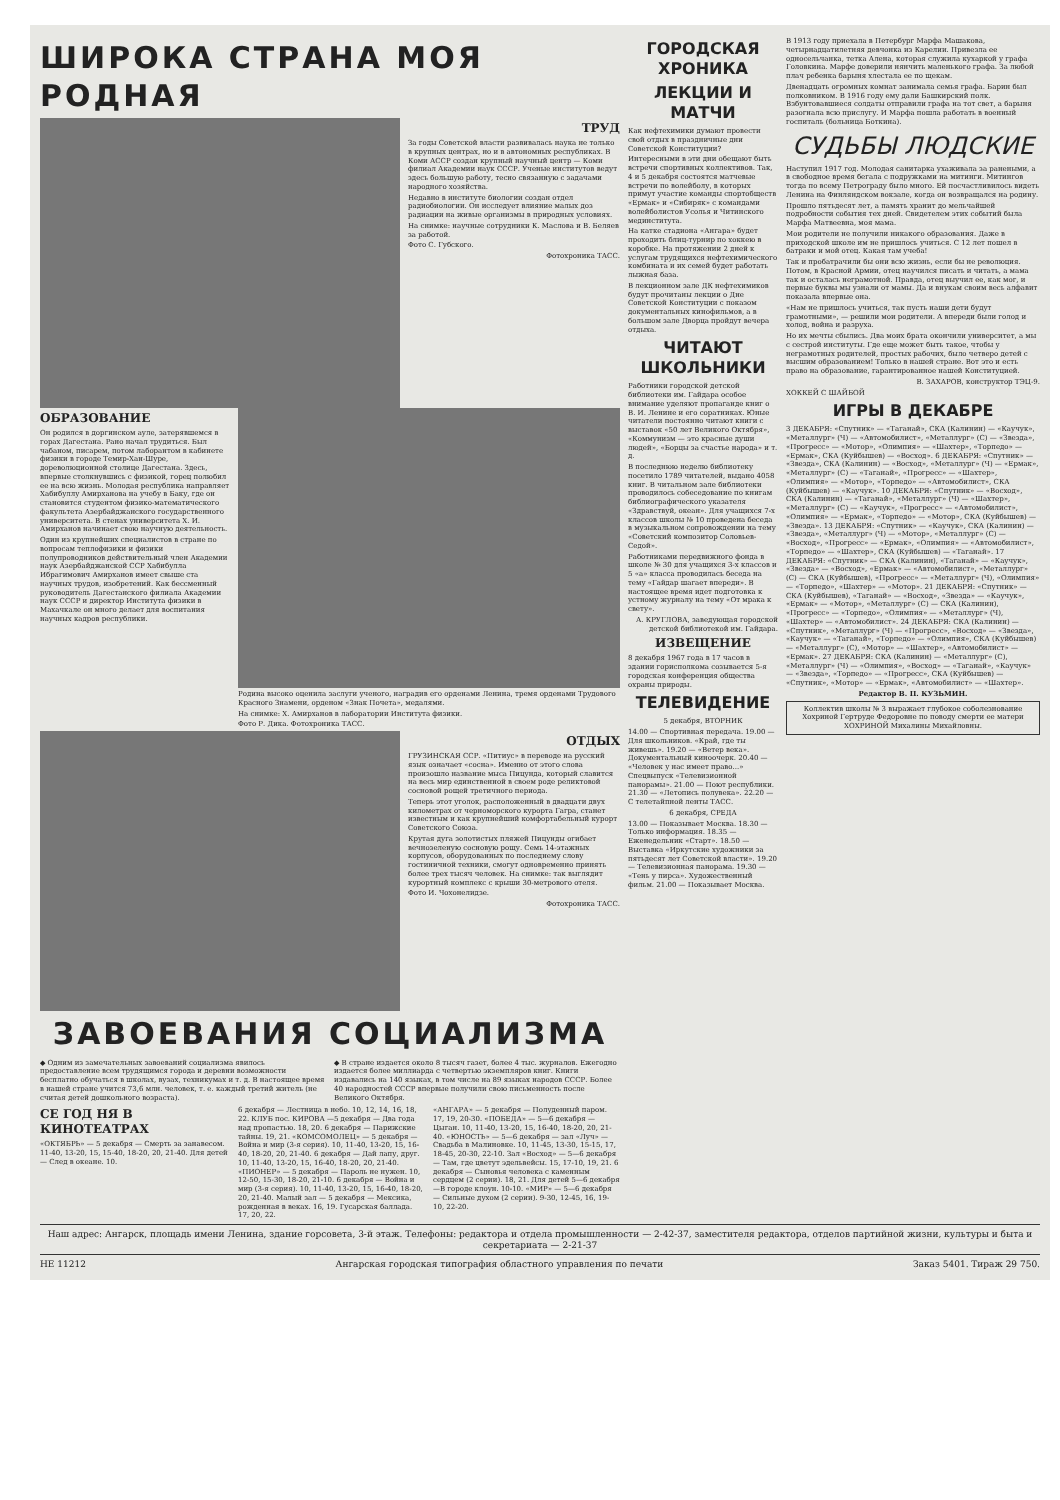ШИРОКА СТРАНА МОЯ РОДНАЯ
ТРУД
За годы Советской власти развивалась наука не только в крупных центрах, но и в автономных республиках. В Коми АССР создан крупный научный центр — Коми филиал Академии наук СССР. Ученые институтов ведут здесь большую работу, тесно связанную с задачами народного хозяйства.
Недавно в институте биологии создан отдел радиобиологии. Он исследует влияние малых доз радиации на живые организмы в природных условиях.
На снимке: научные сотрудники К. Маслова и В. Беляев за работой.
Фото С. Губского.
Фотохроника ТАСС.
ОБРАЗОВАНИЕ
Он родился в доргинском ауле, затерявшемся в горах Дагестана. Рано начал трудиться. Был чабаном, писарем, потом лаборантом в кабинете физики в городе Темир-Хан-Шуре, дореволюционной столице Дагестана. Здесь, впервые столкнувшись с физикой, горец полюбил ее на всю жизнь. Молодая республика направляет Хабибуллу Амирханова на учебу в Баку, где он становится студентом физико-математического факультета Азербайджанского государственного университета. В стенах университета Х. И. Амирханов начинает свою научную деятельность.
Один из крупнейших специалистов в стране по вопросам теплофизики и физики полупроводников действительный член Академии наук Азербайджанской ССР Хабибулла Ибрагимович Амирханов имеет свыше ста научных трудов, изобретений. Как бессменный руководитель Дагестанского филиала Академии наук СССР и директор Института физики в Махачкале он много делает для воспитания научных кадров республики.
Родина высоко оценила заслуги ученого, наградив его орденами Ленина, тремя орденами Трудового Красного Знамени, орденом «Знак Почета», медалями.
На снимке: Х. Амирханов в лаборатории Института физики.
Фото Р. Дика. Фотохроника ТАСС.
ОТДЫХ
ГРУЗИНСКАЯ ССР. «Питиус» в переводе на русский язык означает «сосна». Именно от этого слова произошло название мыса Пицунда, который славится на весь мир единственной в своем роде реликтовой сосновой рощей третичного периода.
Теперь этот уголок, расположенный в двадцати двух километрах от черноморского курорта Гагра, станет известным и как крупнейший комфортабельный курорт Советского Союза.
Крутая дуга золотистых пляжей Пицунды огибает вечнозеленую сосновую рощу. Семь 14-этажных корпусов, оборудованных по последнему слову гостиничной техники, смогут одновременно принять более трех тысяч человек. На снимке: так выглядит курортный комплекс с крыши 30-метрового отеля.
Фото И. Чохонелидзе.
Фотохроника ТАСС.
ЗАВОЕВАНИЯ СОЦИАЛИЗМА
◆ Одним из замечательных завоеваний социализма явилось предоставление всем трудящимся города и деревни возможности бесплатно обучаться в школах, вузах, техникумах и т. д. В настоящее время в нашей стране учится 73,6 млн. человек, т. е. каждый третий житель (не считая детей дошкольного возраста).
◆ В стране издается около 8 тысяч газет, более 4 тыс. журналов. Ежегодно издается более миллиарда с четвертью экземпляров книг. Книги издавались на 140 языках, в том числе на 89 языках народов СССР. Более 40 народностей СССР впервые получили свою письменность после Великого Октября.
СЕ ГОД НЯ В КИНОТЕАТРАХ
«ОКТЯБРЬ» — 5 декабря — Смерть за занавесом. 11-40, 13-20, 15, 15-40, 18-20, 20, 21-40. Для детей — След в океане. 10.
6 декабря — Лестница в небо. 10, 12, 14, 16, 18, 22. КЛУБ пос. КИРОВА —5 декабря — Два года над пропастью. 18, 20. 6 декабря — Парижские тайны. 19, 21. «КОМСОМОЛЕЦ» — 5 декабря — Война и мир (3-я серия). 10, 11-40, 13-20, 15, 16-40, 18-20, 20, 21-40. 6 декабря — Дай лапу, друг. 10, 11-40, 13-20, 15, 16-40, 18-20, 20, 21-40. «ПИОНЕР» — 5 декабря — Пароль не нужен. 10, 12-50, 15-30, 18-20, 21-10. 6 декабря — Война и мир (3-я серия). 10, 11-40, 13-20, 15, 16-40, 18-20, 20, 21-40. Малый зал — 5 декабря — Мексика, рожденная в веках. 16, 19. Гусарская баллада. 17, 20, 22.
«АНГАРА» — 5 декабря — Полуденный паром. 17, 19, 20-30. «ПОБЕДА» — 5—6 декабря — Цыган. 10, 11-40, 13-20, 15, 16-40, 18-20, 20, 21-40. «ЮНОСТЬ» — 5—6 декабря — зал «Луч» — Свадьба в Малиновке. 10, 11-45, 13-30, 15-15, 17, 18-45, 20-30, 22-10. Зал «Восход» — 5—6 декабря — Там, где цветут эдельвейсы. 15, 17-10, 19, 21. 6 декабря — Сыновья человека с каменным сердцем (2 серии). 18, 21. Для детей 5—6 декабря—В городе клоун. 10-10. «МИР» — 5—6 декабря — Сильные духом (2 серии). 9-30, 12-45, 16, 19-10, 22-20.
ГОРОДСКАЯ ХРОНИКА
ЛЕКЦИИ И МАТЧИ
Как нефтехимики думают провести свой отдых в праздничные дни Советской Конституции?
Интересными в эти дни обещают быть встречи спортивных коллективов. Так, 4 и 5 декабря состоятся матчевые встречи по волейболу, в которых примут участие команды спортобществ «Ермак» и «Сибиряк» с командами волейболистов Усолья и Читинского мединститута.
На катке стадиона «Ангара» будет проходить блиц-турнир по хоккею в коробке. На протяжении 2 дней к услугам трудящихся нефтехимического комбината и их семей будет работать лыжная база.
В лекционном зале ДК нефтехимиков будут прочитаны лекции о Дне Советской Конституции с показом документальных кинофильмов, а в большом зале Дворца пройдут вечера отдыха.
ЧИТАЮТ ШКОЛЬНИКИ
Работники городской детской библиотеки им. Гайдара особое внимание уделяют пропаганде книг о В. И. Ленине и его соратниках. Юные читатели постоянно читают книги с выставок «50 лет Великого Октября», «Коммунизм — это красные души людей», «Борцы за счастье народа» и т. д.
В последнюю неделю библиотеку посетило 1789 читателей, выдано 4058 книг. В читальном зале библиотеки проводилось собеседование по книгам библиографического указателя «Здравствуй, океан». Для учащихся 7-х классов школы № 10 проведена беседа в музыкальном сопровождении на тему «Советский композитор Соловьев-Седой».
Работниками передвижного фонда в школе № 30 для учащихся 3-х классов и 5 «а» класса проводилась беседа на тему «Гайдар шагает впереди». В настоящее время идет подготовка к устному журналу на тему «От мрака к свету».
А. КРУГЛОВА, заведующая городской детской библиотекой им. Гайдара.
ИЗВЕЩЕНИЕ
8 декабря 1967 года в 17 часов в здании горисполкома созывается 5-я городская конференция общества охраны природы.
ТЕЛЕВИДЕНИЕ
5 декабря, ВТОРНИК
14.00 — Спортивная передача. 19.00 — Для школьников. «Край, где ты живешь». 19.20 — «Ветер века». Документальный киноочерк. 20.40 — «Человек у нас имеет право...» Спецвыпуск «Телевизионной панорамы». 21.00 — Поют республики. 21.30 — «Летопись полувека». 22.20 — С телетайпной ленты ТАСС.
6 декабря, СРЕДА
13.00 — Показывает Москва. 18.30 — Только информация. 18.35 — Еженедельник «Старт». 18.50 — Выставка «Иркутские художники за пятьдесят лет Советской власти». 19.20 — Телевизионная панорама. 19.30 — «Тень у пирса». Художественный фильм. 21.00 — Показывает Москва.
В 1913 году приехала в Петербург Марфа Машакова, четырнадцатилетняя девчонка из Карелии. Привезла ее односельчанка, тетка Алена, которая служила кухаркой у графа Головкина. Марфе доверили нянчить маленького графа. За любой плач ребенка барыня хлестала ее по щекам.
Двенадцать огромных комнат занимала семья графа. Барин был полковником. В 1916 году ему дали Башкирский полк. Взбунтовавшиеся солдаты отправили графа на тот свет, а барыня разогнала всю прислугу. И Марфа пошла работать в военный госпиталь (больница Боткина).
СУДЬБЫ ЛЮДСКИЕ
Наступил 1917 год. Молодая санитарка ухаживала за ранеными, а в свободное время бегала с подружками на митинги. Митингов тогда по всему Петрограду было много. Ей посчастливилось видеть Ленина на Финляндском вокзале, когда он возвращался на родину.
Прошло пятьдесят лет, а память хранит до мельчайшей подробности события тех дней. Свидетелем этих событий была Марфа Матвеевна, моя мама.
Мои родители не получили никакого образования. Даже в приходской школе им не пришлось учиться. С 12 лет пошел в батраки и мой отец. Какая там учеба!
Так и пробатрачили бы они всю жизнь, если бы не революция. Потом, в Красной Армии, отец научился писать и читать, а мама так и осталась неграмотной. Правда, отец выучил ее, как мог, и первые буквы мы узнали от мамы. Да и внукам своим весь алфавит показала впервые она.
«Нам не пришлось учиться, так пусть наши дети будут грамотными», — решили мои родители. А впереди были голод и холод, война и разруха.
Но их мечты сбылись. Два моих брата окончили университет, а мы с сестрой институты. Где еще может быть такое, чтобы у неграмотных родителей, простых рабочих, было четверо детей с высшим образованием! Только в нашей стране. Вот это и есть право на образование, гарантированное нашей Конституцией.
В. ЗАХАРОВ, конструктор ТЭЦ-9.
ХОККЕЙ С ШАЙБОЙ
ИГРЫ В ДЕКАБРЕ
3 ДЕКАБРЯ: «Спутник» — «Таганай», СКА (Калинин) — «Каучук», «Металлург» (Ч) — «Автомобилист», «Металлург» (С) — «Звезда», «Прогресс» — «Мотор», «Олимпия» — «Шахтер», «Торпедо» — «Ермак», СКА (Куйбышев) — «Восход». 6 ДЕКАБРЯ: «Спутник» — «Звезда», СКА (Калинин) — «Восход», «Металлург» (Ч) — «Ермак», «Металлург» (С) — «Таганай», «Прогресс» — «Шахтер», «Олимпия» — «Мотор», «Торпедо» — «Автомобилист», СКА (Куйбышев) — «Каучук». 10 ДЕКАБРЯ: «Спутник» — «Восход», СКА (Калинин) — «Таганай», «Металлург» (Ч) — «Шахтер», «Металлург» (С) — «Каучук», «Прогресс» — «Автомобилист», «Олимпия» — «Ермак», «Торпедо» — «Мотор», СКА (Куйбышев) — «Звезда». 13 ДЕКАБРЯ: «Спутник» — «Каучук», СКА (Калинин) — «Звезда», «Металлург» (Ч) — «Мотор», «Металлург» (С) — «Восход», «Прогресс» — «Ермак», «Олимпия» — «Автомобилист», «Торпедо» — «Шахтер», СКА (Куйбышев) — «Таганай». 17 ДЕКАБРЯ: «Спутник» — СКА (Калинин), «Таганай» — «Каучук», «Звезда» — «Восход», «Ермак» — «Автомобилист», «Металлург» (С) — СКА (Куйбышев), «Прогресс» — «Металлург» (Ч), «Олимпия» — «Торпедо», «Шахтер» — «Мотор». 21 ДЕКАБРЯ: «Спутник» — СКА (Куйбышев), «Таганай» — «Восход», «Звезда» — «Каучук», «Ермак» — «Мотор», «Металлург» (С) — СКА (Калинин), «Прогресс» — «Торпедо», «Олимпия» — «Металлург» (Ч), «Шахтер» — «Автомобилист». 24 ДЕКАБРЯ: СКА (Калинин) — «Спутник», «Металлург» (Ч) — «Прогресс», «Восход» — «Звезда», «Каучук» — «Таганай», «Торпедо» — «Олимпия», СКА (Куйбышев) — «Металлург» (С), «Мотор» — «Шахтер», «Автомобилист» — «Ермак». 27 ДЕКАБРЯ: СКА (Калинин) — «Металлург» (С), «Металлург» (Ч) — «Олимпия», «Восход» — «Таганай», «Каучук» — «Звезда», «Торпедо» — «Прогресс», СКА (Куйбышев) — «Спутник», «Мотор» — «Ермак», «Автомобилист» — «Шахтер».
Редактор В. П. КУЗЬМИН.
Коллектив школы № 3 выражает глубокое соболезнование Хохриной Гертруде Федоровне по поводу смерти ее матери ХОХРИНОЙ Михалины Михайловны.
Наш адрес: Ангарск, площадь имени Ленина, здание горсовета, 3-й этаж. Телефоны: редактора и отдела промышленности — 2-42-37, заместителя редактора, отделов партийной жизни, культуры и быта и секретариата — 2-21-37
НЕ 11212 Ангарская городская типография областного управления по печати Заказ 5401. Тираж 29 750.